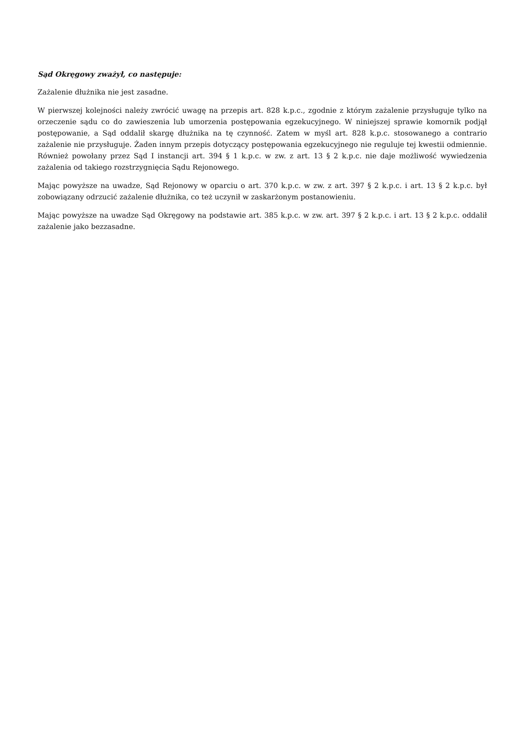Sąd Okręgowy zważył, co następuje:
Zażalenie dłużnika nie jest zasadne.
W pierwszej kolejności należy zwrócić uwagę na przepis art. 828 k.p.c., zgodnie z którym zażalenie przysługuje tylko na orzeczenie sądu co do zawieszenia lub umorzenia postępowania egzekucyjnego. W niniejszej sprawie komornik podjął postępowanie, a Sąd oddalił skargę dłużnika na tę czynność. Zatem w myśl art. 828 k.p.c. stosowanego a contrario zażalenie nie przysługuje. Żaden innym przepis dotyczący postępowania egzekucyjnego nie reguluje tej kwestii odmiennie. Również powołany przez Sąd I instancji art. 394 § 1 k.p.c. w zw. z art. 13 § 2 k.p.c. nie daje możliwość wywiedzenia zażalenia od takiego rozstrzygnięcia Sądu Rejonowego.
Mając powyższe na uwadze, Sąd Rejonowy w oparciu o art. 370 k.p.c. w zw. z art. 397 § 2 k.p.c. i art. 13 § 2 k.p.c. był zobowiązany odrzucić zażalenie dłużnika, co też uczynił w zaskarżonym postanowieniu.
Mając powyższe na uwadze Sąd Okręgowy na podstawie art. 385 k.p.c. w zw. art. 397 § 2 k.p.c. i art. 13 § 2 k.p.c. oddalił zażalenie jako bezzasadne.